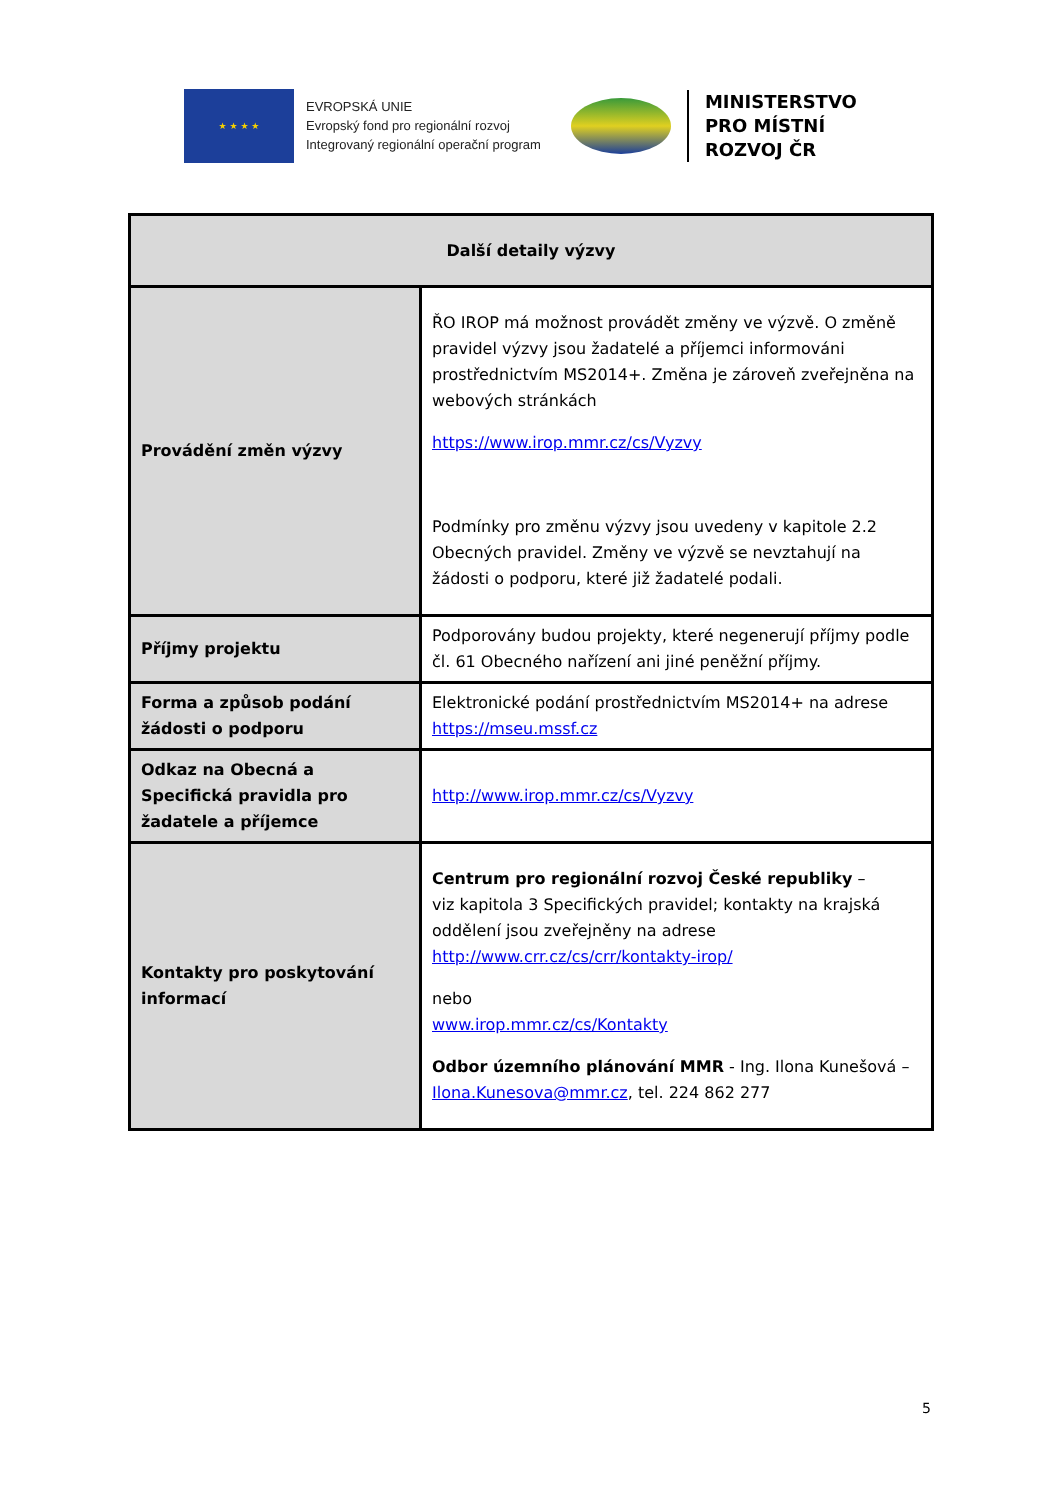★ ★ ★ ★
EVROPSKÁ UNIE
Evropský fond pro regionální rozvoj
Integrovaný regionální operační program
MINISTERSTVO
PRO MÍSTNÍ
ROZVOJ ČR
| Další detaily výzvy | |
| --- | --- |
| Provádění změn výzvy | ŘO IROP má možnost provádět změny ve výzvě. O změně pravidel výzvy jsou žadatelé a příjemci informováni prostřednictvím MS2014+. Změna je zároveň zveřejněna na webových stránkách https://www.irop.mmr.cz/cs/Vyzvy Podmínky pro změnu výzvy jsou uvedeny v kapitole 2.2 Obecných pravidel. Změny ve výzvě se nevztahují na žádosti o podporu, které již žadatelé podali. |
| Příjmy projektu | Podporovány budou projekty, které negenerují příjmy podle čl. 61 Obecného nařízení ani jiné peněžní příjmy. |
| Forma a způsob podání žádosti o podporu | Elektronické podání prostřednictvím MS2014+ na adrese https://mseu.mssf.cz |
| Odkaz na Obecná a Specifická pravidla pro žadatele a příjemce | http://www.irop.mmr.cz/cs/Vyzvy |
| Kontakty pro poskytování informací | Centrum pro regionální rozvoj České republiky – viz kapitola 3 Specifických pravidel; kontakty na krajská oddělení jsou zveřejněny na adrese http://www.crr.cz/cs/crr/kontakty-irop/ nebo www.irop.mmr.cz/cs/Kontakty Odbor územního plánování MMR - Ing. Ilona Kunešová – Ilona.Kunesova@mmr.cz , tel. 224 862 277 |
5